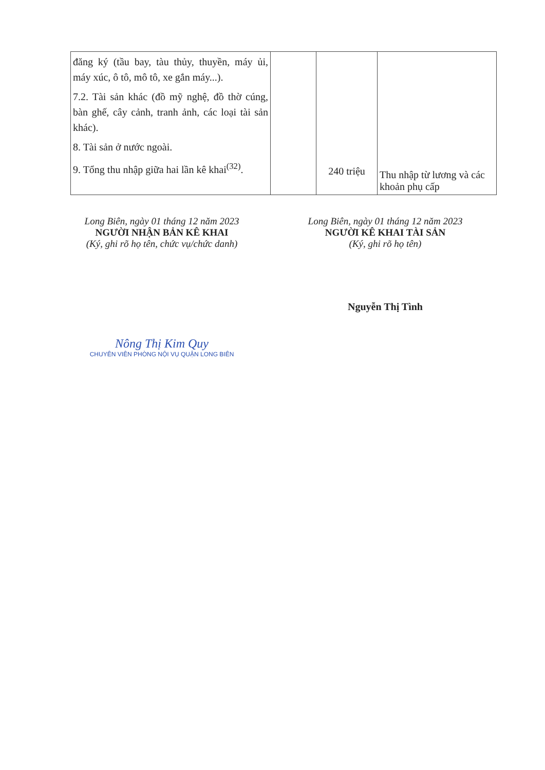| đăng ký (tầu bay, tàu thủy, thuyền, máy ủi, máy xúc, ô tô, mô tô, xe gắn máy...). 7.2. Tài sản khác (đồ mỹ nghệ, đồ thờ cúng, bàn ghế, cây cảnh, tranh ảnh, các loại tài sản khác). 8. Tài sản ở nước ngoài. 9. Tổng thu nhập giữa hai lần kê khai<sup>(32)</sup>. | | 240 triệu | Thu nhập từ lương và các khoản phụ cấp |
Long Biên, ngày 01 tháng 12 năm 2023
NGƯỜI NHẬN BẢN KÊ KHAI
(Ký, ghi rõ họ tên, chức vụ/chức danh)
Nông Thị Kim Quy
CHUYÊN VIÊN PHÒNG NỘI VỤ QUẬN LONG BIÊN
Long Biên, ngày 01 tháng 12 năm 2023
NGƯỜI KÊ KHAI TÀI SẢN
(Ký, ghi rõ họ tên)
Nguyễn Thị Tình